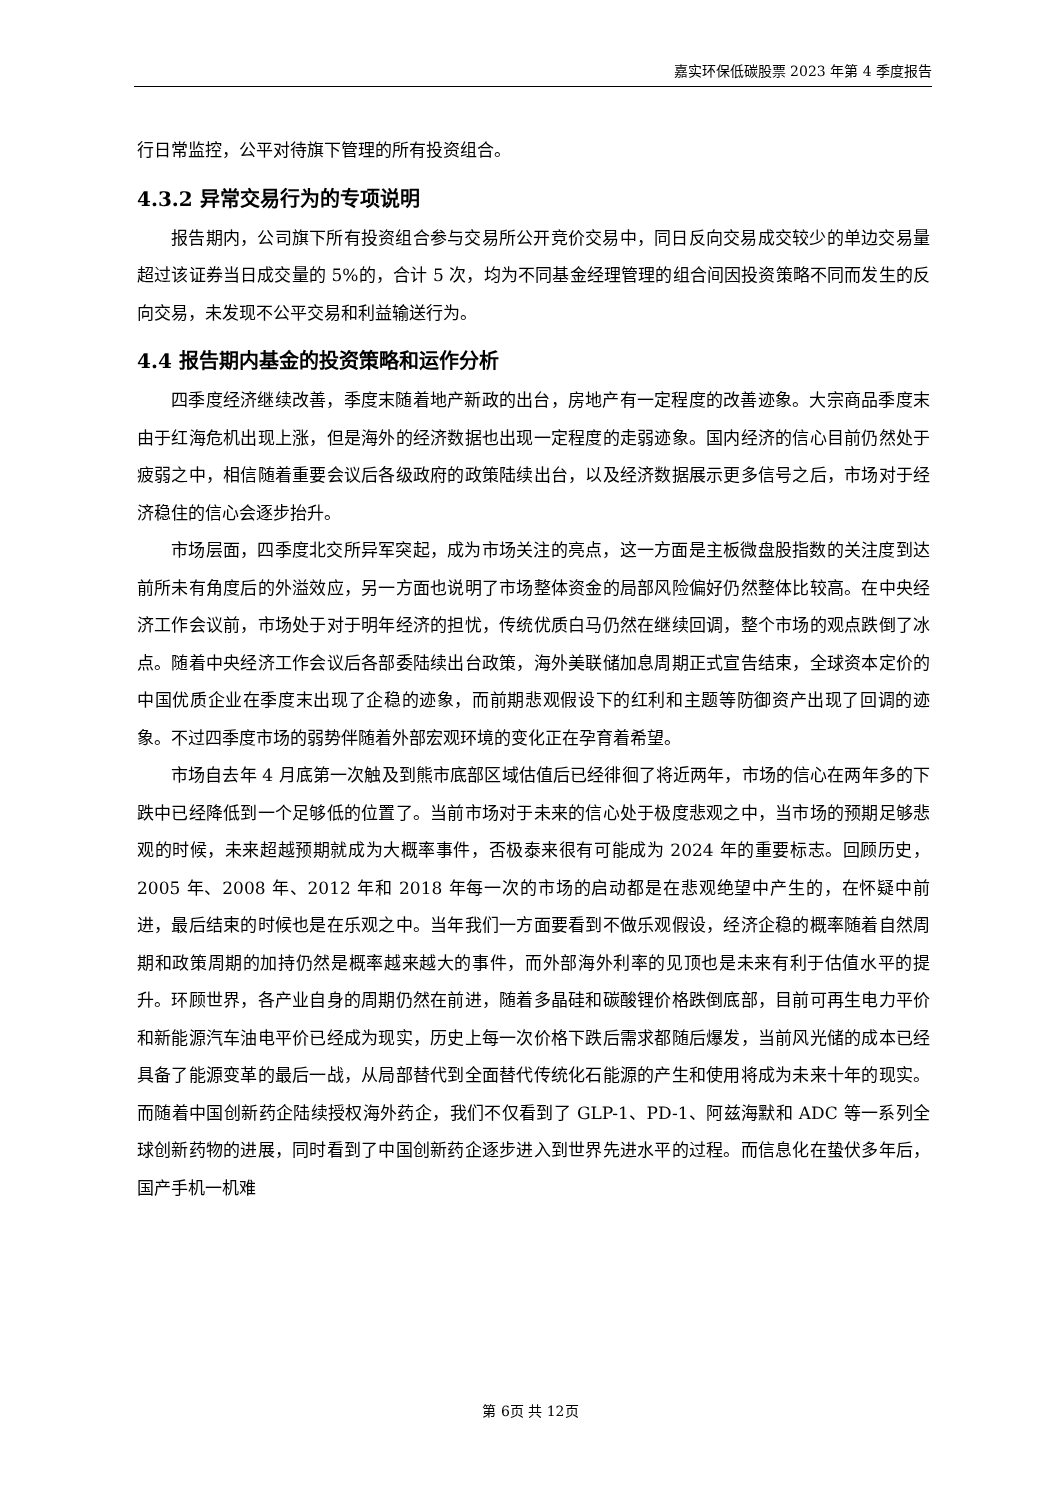嘉实环保低碳股票 2023 年第 4 季度报告
行日常监控，公平对待旗下管理的所有投资组合。
4.3.2 异常交易行为的专项说明
报告期内，公司旗下所有投资组合参与交易所公开竞价交易中，同日反向交易成交较少的单边交易量超过该证券当日成交量的 5%的，合计 5 次，均为不同基金经理管理的组合间因投资策略不同而发生的反向交易，未发现不公平交易和利益输送行为。
4.4 报告期内基金的投资策略和运作分析
四季度经济继续改善，季度末随着地产新政的出台，房地产有一定程度的改善迹象。大宗商品季度末由于红海危机出现上涨，但是海外的经济数据也出现一定程度的走弱迹象。国内经济的信心目前仍然处于疲弱之中，相信随着重要会议后各级政府的政策陆续出台，以及经济数据展示更多信号之后，市场对于经济稳住的信心会逐步抬升。
市场层面，四季度北交所异军突起，成为市场关注的亮点，这一方面是主板微盘股指数的关注度到达前所未有角度后的外溢效应，另一方面也说明了市场整体资金的局部风险偏好仍然整体比较高。在中央经济工作会议前，市场处于对于明年经济的担忧，传统优质白马仍然在继续回调，整个市场的观点跌倒了冰点。随着中央经济工作会议后各部委陆续出台政策，海外美联储加息周期正式宣告结束，全球资本定价的中国优质企业在季度末出现了企稳的迹象，而前期悲观假设下的红利和主题等防御资产出现了回调的迹象。不过四季度市场的弱势伴随着外部宏观环境的变化正在孕育着希望。
市场自去年 4 月底第一次触及到熊市底部区域估值后已经徘徊了将近两年，市场的信心在两年多的下跌中已经降低到一个足够低的位置了。当前市场对于未来的信心处于极度悲观之中，当市场的预期足够悲观的时候，未来超越预期就成为大概率事件，否极泰来很有可能成为 2024 年的重要标志。回顾历史，2005 年、2008 年、2012 年和 2018 年每一次的市场的启动都是在悲观绝望中产生的，在怀疑中前进，最后结束的时候也是在乐观之中。当年我们一方面要看到不做乐观假设，经济企稳的概率随着自然周期和政策周期的加持仍然是概率越来越大的事件，而外部海外利率的见顶也是未来有利于估值水平的提升。环顾世界，各产业自身的周期仍然在前进，随着多晶硅和碳酸锂价格跌倒底部，目前可再生电力平价和新能源汽车油电平价已经成为现实，历史上每一次价格下跌后需求都随后爆发，当前风光储的成本已经具备了能源变革的最后一战，从局部替代到全面替代传统化石能源的产生和使用将成为未来十年的现实。而随着中国创新药企陆续授权海外药企，我们不仅看到了 GLP-1、PD-1、阿兹海默和 ADC 等一系列全球创新药物的进展，同时看到了中国创新药企逐步进入到世界先进水平的过程。而信息化在蛰伏多年后，国产手机一机难
第 6页 共 12页